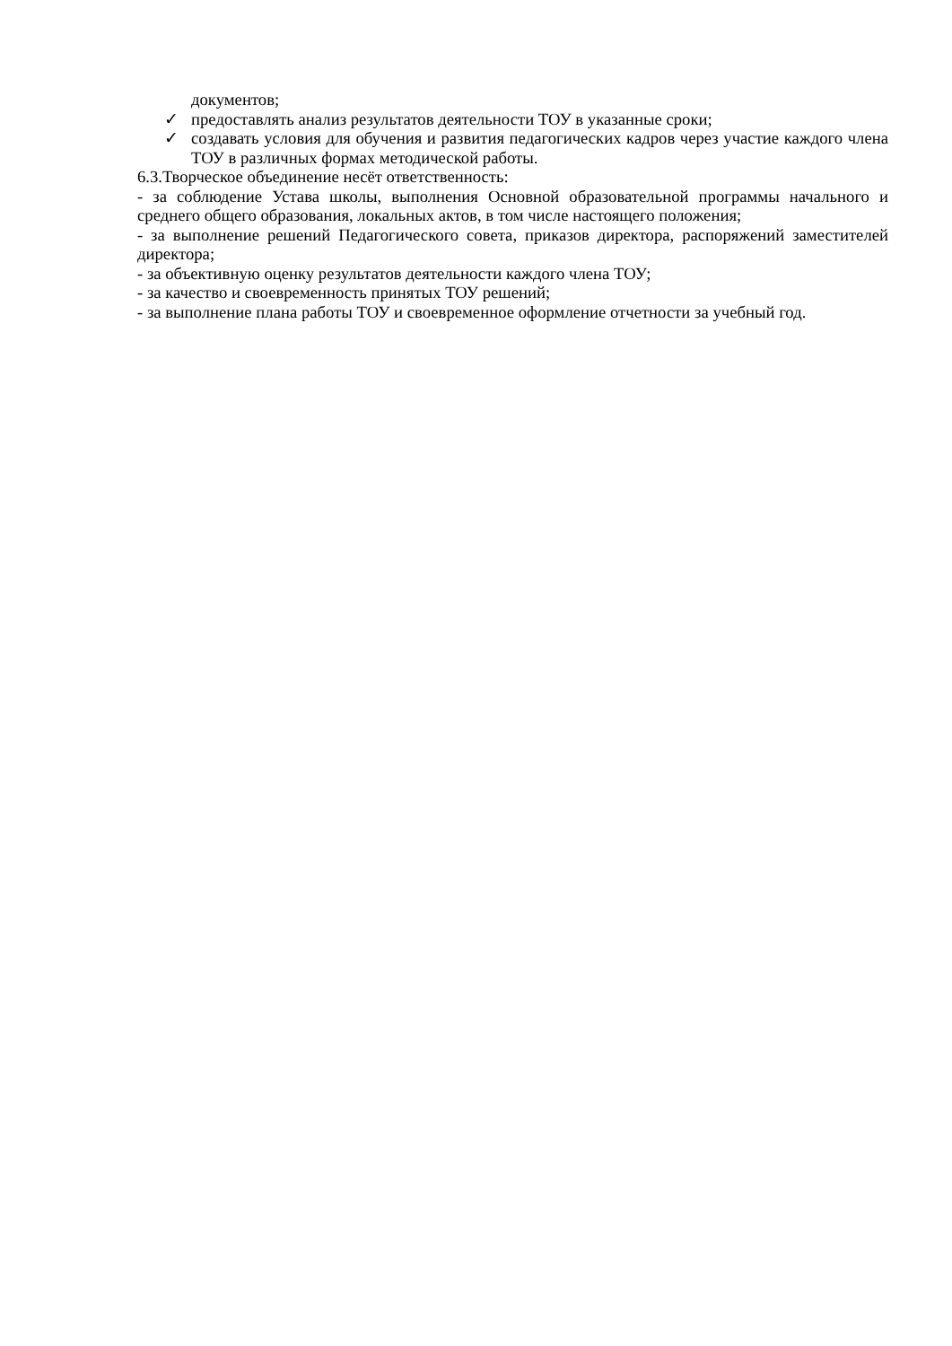документов;
✓ предоставлять анализ результатов деятельности ТОУ в указанные сроки;
✓ создавать условия для обучения и развития педагогических кадров через участие каждого члена ТОУ в различных формах методической работы.
6.3.Творческое объединение несёт ответственность:
- за соблюдение Устава школы, выполнения Основной образовательной программы начального и среднего общего образования, локальных актов, в том числе настоящего положения;
- за выполнение решений Педагогического совета, приказов директора, распоряжений заместителей директора;
- за объективную оценку результатов деятельности каждого члена ТОУ;
- за качество и своевременность принятых ТОУ решений;
- за выполнение плана работы ТОУ и своевременное оформление отчетности за учебный год.